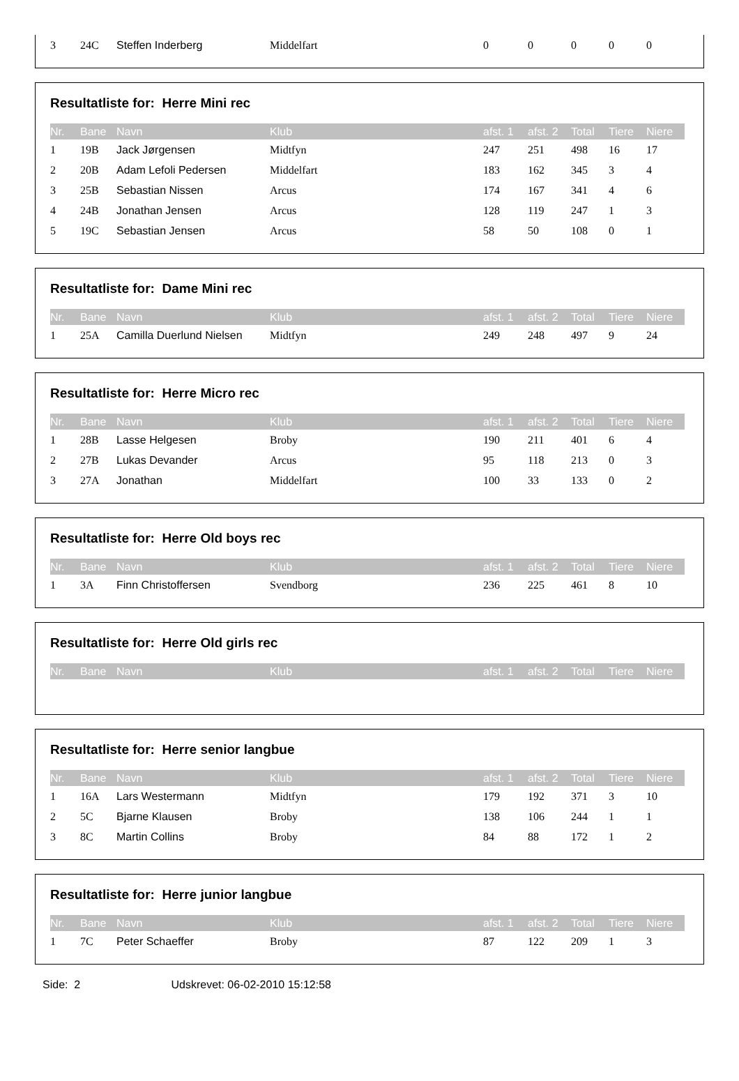| 3 | 24C | Steffen Inderberg | Middelfart | 0 | 0 | 0 | 0 | 0 |
Resultatliste for: Herre Mini rec
| Nr. | Bane | Navn | Klub | afst. 1 | afst. 2 | Total | Tiere | Niere |
| --- | --- | --- | --- | --- | --- | --- | --- | --- |
| 1 | 19B | Jack Jørgensen | Midtfyn | 247 | 251 | 498 | 16 | 17 |
| 2 | 20B | Adam Lefoli Pedersen | Middelfart | 183 | 162 | 345 | 3 | 4 |
| 3 | 25B | Sebastian Nissen | Arcus | 174 | 167 | 341 | 4 | 6 |
| 4 | 24B | Jonathan Jensen | Arcus | 128 | 119 | 247 | 1 | 3 |
| 5 | 19C | Sebastian Jensen | Arcus | 58 | 50 | 108 | 0 | 1 |
Resultatliste for: Dame Mini rec
| Nr. | Bane | Navn | Klub | afst. 1 | afst. 2 | Total | Tiere | Niere |
| --- | --- | --- | --- | --- | --- | --- | --- | --- |
| 1 | 25A | Camilla Duerlund Nielsen | Midtfyn | 249 | 248 | 497 | 9 | 24 |
Resultatliste for: Herre Micro rec
| Nr. | Bane | Navn | Klub | afst. 1 | afst. 2 | Total | Tiere | Niere |
| --- | --- | --- | --- | --- | --- | --- | --- | --- |
| 1 | 28B | Lasse Helgesen | Broby | 190 | 211 | 401 | 6 | 4 |
| 2 | 27B | Lukas Devander | Arcus | 95 | 118 | 213 | 0 | 3 |
| 3 | 27A | Jonathan | Middelfart | 100 | 33 | 133 | 0 | 2 |
Resultatliste for: Herre Old boys rec
| Nr. | Bane | Navn | Klub | afst. 1 | afst. 2 | Total | Tiere | Niere |
| --- | --- | --- | --- | --- | --- | --- | --- | --- |
| 1 | 3A | Finn Christoffersen | Svendborg | 236 | 225 | 461 | 8 | 10 |
Resultatliste for: Herre Old girls rec
| Nr. | Bane | Navn | Klub | afst. 1 | afst. 2 | Total | Tiere | Niere |
| --- | --- | --- | --- | --- | --- | --- | --- | --- |
Resultatliste for: Herre senior langbue
| Nr. | Bane | Navn | Klub | afst. 1 | afst. 2 | Total | Tiere | Niere |
| --- | --- | --- | --- | --- | --- | --- | --- | --- |
| 1 | 16A | Lars Westermann | Midtfyn | 179 | 192 | 371 | 3 | 10 |
| 2 | 5C | Bjarne Klausen | Broby | 138 | 106 | 244 | 1 | 1 |
| 3 | 8C | Martin Collins | Broby | 84 | 88 | 172 | 1 | 2 |
Resultatliste for: Herre junior langbue
| Nr. | Bane | Navn | Klub | afst. 1 | afst. 2 | Total | Tiere | Niere |
| --- | --- | --- | --- | --- | --- | --- | --- | --- |
| 1 | 7C | Peter Schaeffer | Broby | 87 | 122 | 209 | 1 | 3 |
Side: 2 Udskrevet: 06-02-2010 15:12:58